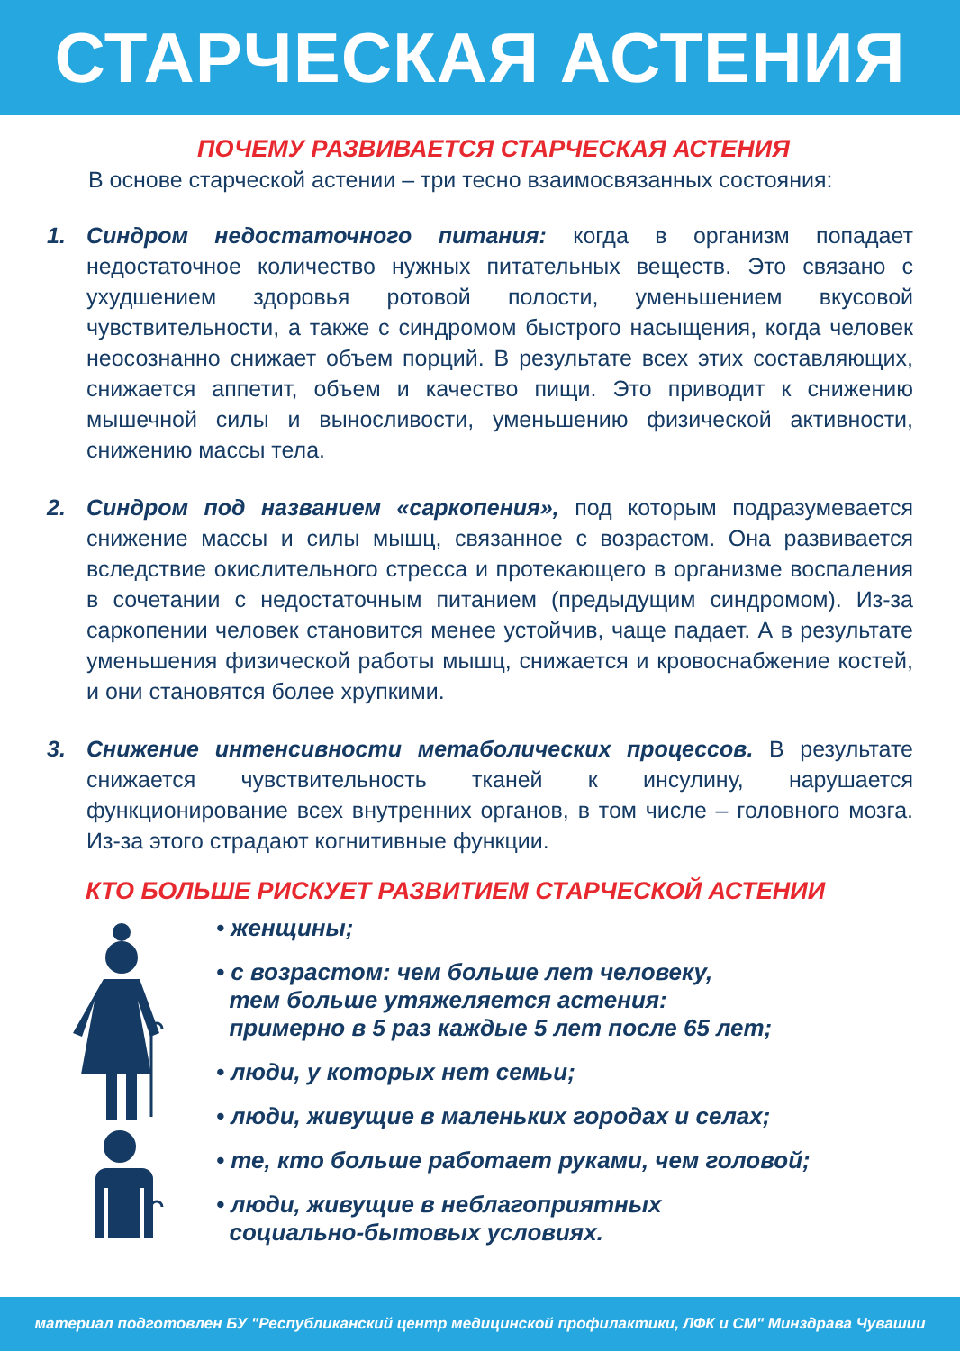СТАРЧЕСКАЯ АСТЕНИЯ
ПОЧЕМУ РАЗВИВАЕТСЯ СТАРЧЕСКАЯ АСТЕНИЯ
В основе старческой астении – три тесно взаимосвязанных состояния:
1. Синдром недостаточного питания: когда в организм попадает недостаточное количество нужных питательных веществ. Это связано с ухудшением здоровья ротовой полости, уменьшением вкусовой чувствительности, а также с синдромом быстрого насыщения, когда человек неосознанно снижает объем порций. В результате всех этих составляющих, снижается аппетит, объем и качество пищи. Это приводит к снижению мышечной силы и выносливости, уменьшению физической активности, снижению массы тела.
2. Синдром под названием «саркопения», под которым подразумевается снижение массы и силы мышц, связанное с возрастом. Она развивается вследствие окислительного стресса и протекающего в организме воспаления в сочетании с недостаточным питанием (предыдущим синдромом). Из-за саркопении человек становится менее устойчив, чаще падает. А в результате уменьшения физической работы мышц, снижается и кровоснабжение костей, и они становятся более хрупкими.
3. Снижение интенсивности метаболических процессов. В результате снижается чувствительность тканей к инсулину, нарушается функционирование всех внутренних органов, в том числе – головного мозга. Из-за этого страдают когнитивные функции.
КТО БОЛЬШЕ РИСКУЕТ РАЗВИТИЕМ СТАРЧЕСКОЙ АСТЕНИИ
• женщины;
• с возрастом: чем больше лет человеку,
тем больше утяжеляется астения:
примерно в 5 раз каждые 5 лет после 65 лет;
• люди, у которых нет семьи;
• люди, живущие в маленьких городах и селах;
• те, кто больше работает руками, чем головой;
• люди, живущие в неблагоприятных
социально-бытовых условиях.
материал подготовлен БУ "Республиканский центр медицинской профилактики, ЛФК и СМ" Минздрава Чувашии